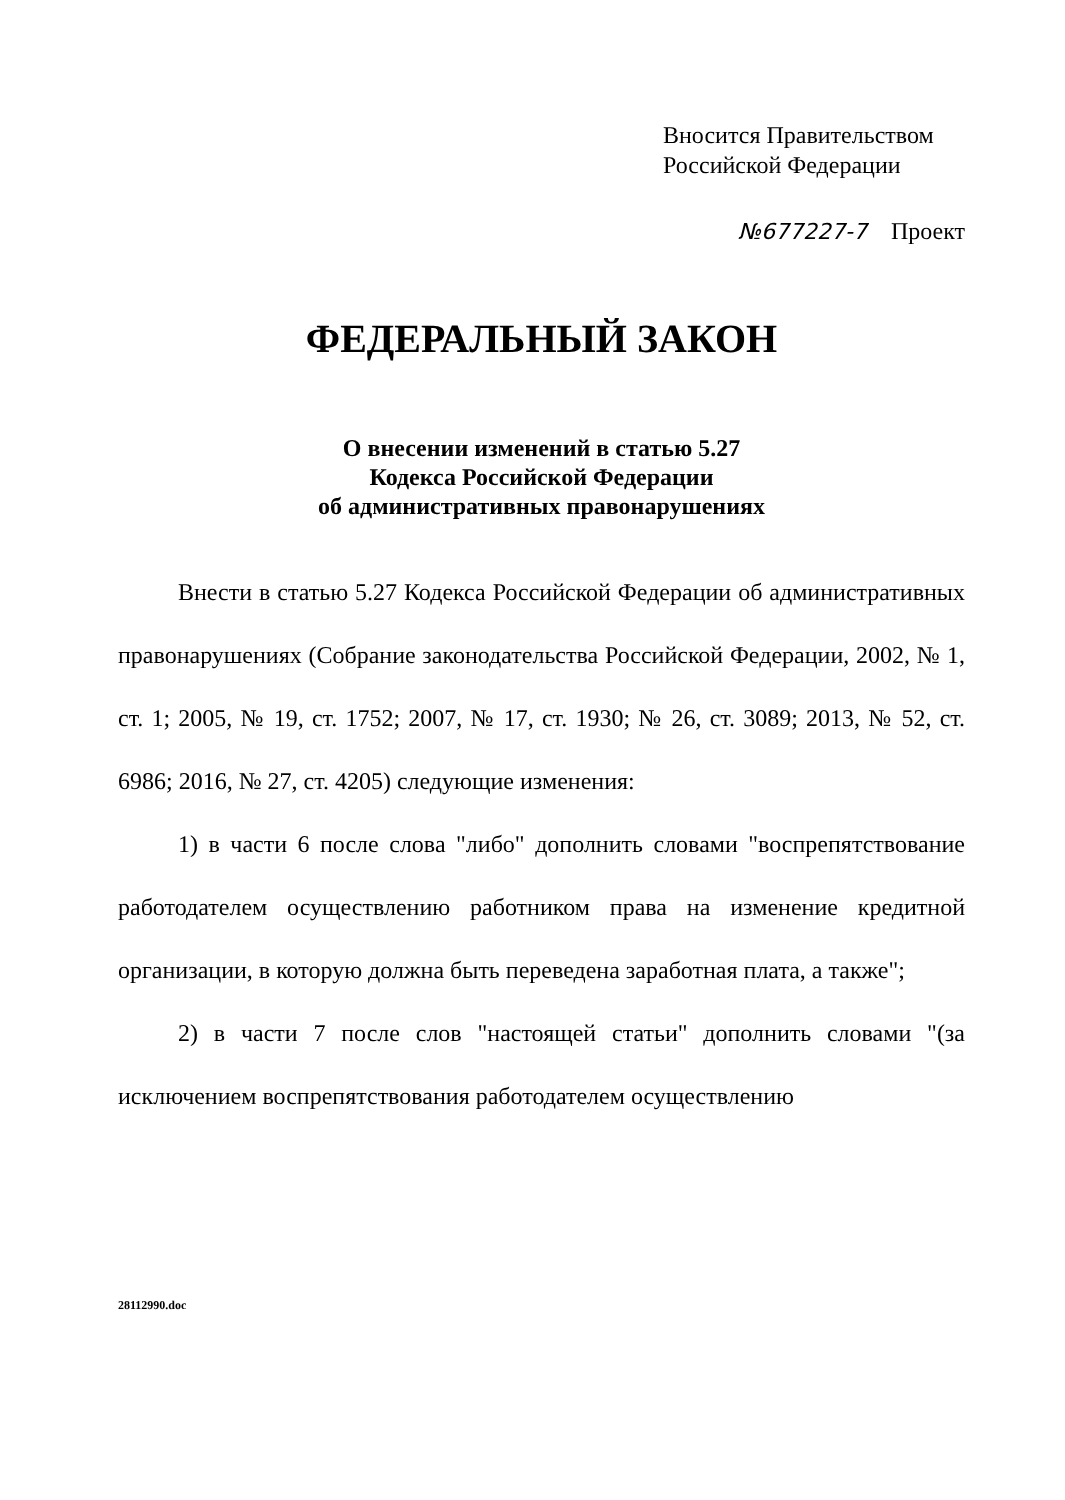Вносится Правительством
Российской Федерации
№677227-7 Проект
ФЕДЕРАЛЬНЫЙ ЗАКОН
О внесении изменений в статью 5.27
Кодекса Российской Федерации
об административных правонарушениях
Внести в статью 5.27 Кодекса Российской Федерации об административных правонарушениях (Собрание законодательства Российской Федерации, 2002, № 1, ст. 1; 2005, № 19, ст. 1752; 2007, № 17, ст. 1930; № 26, ст. 3089; 2013, № 52, ст. 6986; 2016, № 27, ст. 4205) следующие изменения:
1) в части 6 после слова "либо" дополнить словами "воспрепятствование работодателем осуществлению работником права на изменение кредитной организации, в которую должна быть переведена заработная плата, а также";
2) в части 7 после слов "настоящей статьи" дополнить словами "(за исключением воспрепятствования работодателем осуществлению
28112990.doc